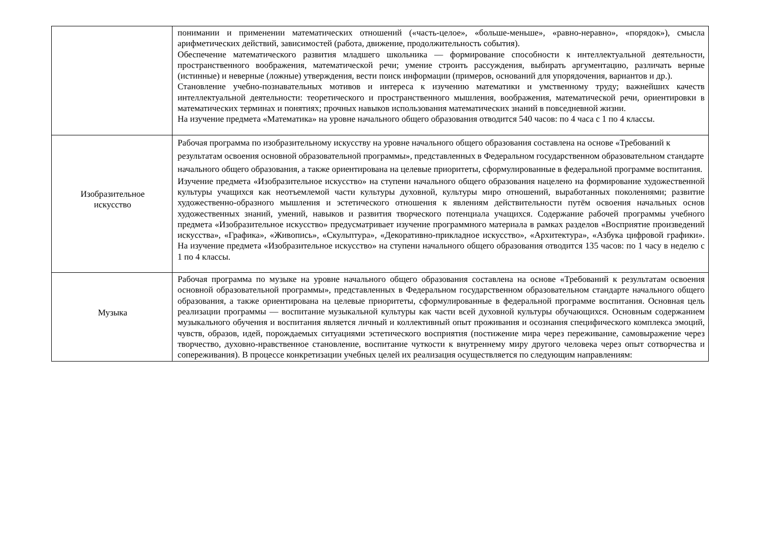| | понимании и применении математических отношений («часть-целое», «больше-меньше», «равно-неравно», «порядок»), смысла арифметических действий, зависимостей (работа, движение, продолжительность события). Обеспечение математического развития младшего школьника — формирование способности к интеллектуальной деятельности, пространственного воображения, математической речи; умение строить рассуждения, выбирать аргументацию, различать верные (истинные) и неверные (ложные) утверждения, вести поиск информации (примеров, оснований для упорядочения, вариантов и др.). Становление учебно-познавательных мотивов и интереса к изучению математики и умственному труду; важнейших качеств интеллектуальной деятельности: теоретического и пространственного мышления, воображения, математической речи, ориентировки в математических терминах и понятиях; прочных навыков использования математических знаний в повседневной жизни. На изучение предмета «Математика» на уровне начального общего образования отводится 540 часов: по 4 часа с 1 по 4 классы. |
| Изобразительное искусство | Рабочая программа по изобразительному искусству на уровне начального общего образования составлена на основе «Требований к результатам освоения основной образовательной программы», представленных в Федеральном государственном образовательном стандарте начального общего образования, а также ориентирована на целевые приоритеты, сформулированные в федеральной программе воспитания. Изучение предмета «Изобразительное искусство» на ступени начального общего образования нацелено на формирование художественной культуры учащихся как неотъемлемой части культуры духовной, культуры миро отношений, выработанных поколениями; развитие художественно-образного мышления и эстетического отношения к явлениям действительности путём освоения начальных основ художественных знаний, умений, навыков и развития творческого потенциала учащихся. Содержание рабочей программы учебного предмета «Изобразительное искусство» предусматривает изучение программного материала в рамках разделов «Восприятие произведений искусства», «Графика», «Живопись», «Скульптура», «Декоративно-прикладное искусство», «Архитектура», «Азбука цифровой графики». На изучение предмета «Изобразительное искусство» на ступени начального общего образования отводится 135 часов: по 1 часу в неделю с 1 по 4 классы. |
| Музыка | Рабочая программа по музыке на уровне начального общего образования составлена на основе «Требований к результатам освоения основной образовательной программы», представленных в Федеральном государственном образовательном стандарте начального общего образования, а также ориентирована на целевые приоритеты, сформулированные в федеральной программе воспитания. Основная цель реализации программы — воспитание музыкальной культуры как части всей духовной культуры обучающихся. Основным содержанием музыкального обучения и воспитания является личный и коллективный опыт проживания и осознания специфического комплекса эмоций, чувств, образов, идей, порождаемых ситуациями эстетического восприятия (постижение мира через переживание, самовыражение через творчество, духовно-нравственное становление, воспитание чуткости к внутреннему миру другого человека через опыт сотворчества и сопереживания). В процессе конкретизации учебных целей их реализация осуществляется по следующим направлениям: |